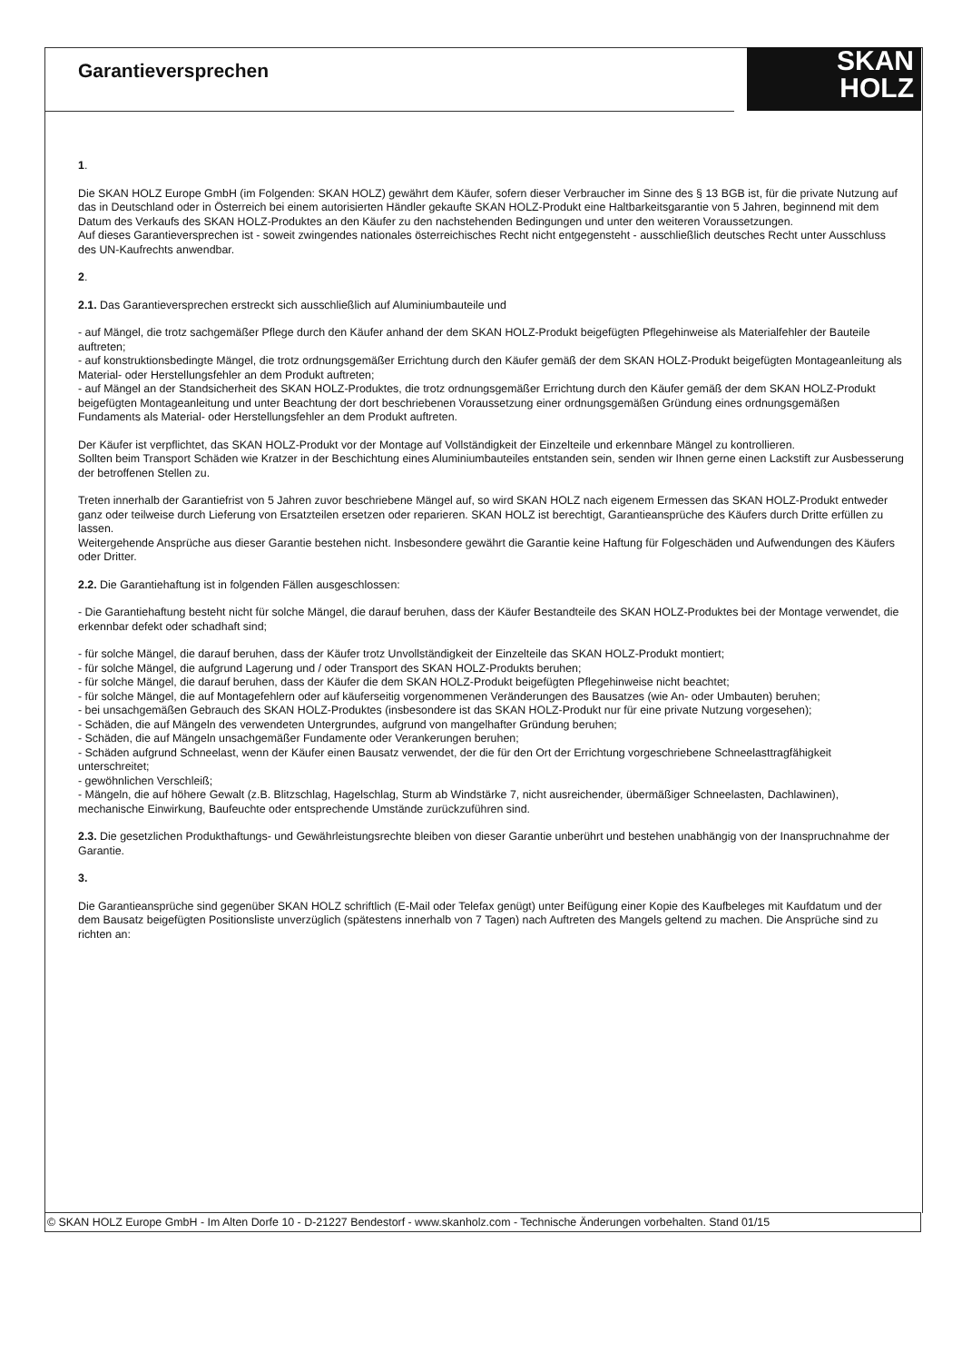SKAN
HOLZ
Garantieversprechen
1.
Die SKAN HOLZ Europe GmbH (im Folgenden: SKAN HOLZ) gewährt dem Käufer, sofern dieser Verbraucher im Sinne des § 13 BGB ist, für die private Nutzung auf das in Deutschland oder in Österreich bei einem autorisierten Händler gekaufte SKAN HOLZ-Produkt eine Haltbarkeitsgarantie von 5 Jahren, beginnend mit dem Datum des Verkaufs des SKAN HOLZ-Produktes an den Käufer zu den nachstehenden Bedingungen und unter den weiteren Voraussetzungen.
Auf dieses Garantieversprechen ist - soweit zwingendes nationales österreichisches Recht nicht entgegensteht - ausschließlich deutsches Recht unter Ausschluss des UN-Kaufrechts anwendbar.
2.
2.1. Das Garantieversprechen erstreckt sich ausschließlich auf Aluminiumbauteile und
- auf Mängel, die trotz sachgemäßer Pflege durch den Käufer anhand der dem SKAN HOLZ-Produkt beigefügten Pflegehinweise als Materialfehler der Bauteile auftreten;
- auf konstruktionsbedingte Mängel, die trotz ordnungsgemäßer Errichtung durch den Käufer gemäß der dem SKAN HOLZ-Produkt beigefügten Montageanleitung als Material- oder Herstellungsfehler an dem Produkt auftreten;
- auf Mängel an der Standsicherheit des SKAN HOLZ-Produktes, die trotz ordnungsgemäßer Errichtung durch den Käufer gemäß der dem SKAN HOLZ-Produkt beigefügten Montageanleitung und unter Beachtung der dort beschriebenen Voraussetzung einer ordnungsgemäßen Gründung eines ordnungsgemäßen Fundaments als Material- oder Herstellungsfehler an dem Produkt auftreten.
Der Käufer ist verpflichtet, das SKAN HOLZ-Produkt vor der Montage auf Vollständigkeit der Einzelteile und erkennbare Mängel zu kontrollieren.
Sollten beim Transport Schäden wie Kratzer in der Beschichtung eines Aluminiumbauteiles entstanden sein, senden wir Ihnen gerne einen Lackstift zur Ausbesserung der betroffenen Stellen zu.
Treten innerhalb der Garantiefrist von 5 Jahren zuvor beschriebene Mängel auf, so wird SKAN HOLZ nach eigenem Ermessen das SKAN HOLZ-Produkt entweder ganz oder teilweise durch Lieferung von Ersatzteilen ersetzen oder reparieren. SKAN HOLZ ist berechtigt, Garantieansprüche des Käufers durch Dritte erfüllen zu lassen.
Weitergehende Ansprüche aus dieser Garantie bestehen nicht. Insbesondere gewährt die Garantie keine Haftung für Folgeschäden und Aufwendungen des Käufers oder Dritter.
2.2. Die Garantiehaftung ist in folgenden Fällen ausgeschlossen:
- Die Garantiehaftung besteht nicht für solche Mängel, die darauf beruhen, dass der Käufer Bestandteile des SKAN HOLZ-Produktes bei der Montage verwendet, die erkennbar defekt oder schadhaft sind;
- für solche Mängel, die darauf beruhen, dass der Käufer trotz Unvollständigkeit der Einzelteile das SKAN HOLZ-Produkt montiert;
- für solche Mängel, die aufgrund Lagerung und / oder Transport des SKAN HOLZ-Produkts beruhen;
- für solche Mängel, die darauf beruhen, dass der Käufer die dem SKAN HOLZ-Produkt beigefügten Pflegehinweise nicht beachtet;
- für solche Mängel, die auf Montagefehlern oder auf käuferseitig vorgenommenen Veränderungen des Bausatzes (wie An- oder Umbauten) beruhen;
- bei unsachgemäßen Gebrauch des SKAN HOLZ-Produktes (insbesondere ist das SKAN HOLZ-Produkt nur für eine private Nutzung vorgesehen);
- Schäden, die auf Mängeln des verwendeten Untergrundes, aufgrund von mangelhafter Gründung beruhen;
- Schäden, die auf Mängeln unsachgemäßer Fundamente oder Verankerungen beruhen;
- Schäden aufgrund Schneelast, wenn der Käufer einen Bausatz verwendet, der die für den Ort der Errichtung vorgeschriebene Schneelasttragfähigkeit unterschreitet;
- gewöhnlichen Verschleiß;
- Mängeln, die auf höhere Gewalt (z.B. Blitzschlag, Hagelschlag, Sturm ab Windstärke 7, nicht ausreichender, übermäßiger Schneelasten, Dachlawinen), mechanische Einwirkung, Baufeuchte oder entsprechende Umstände zurückzuführen sind.
2.3. Die gesetzlichen Produkthaftungs- und Gewährleistungsrechte bleiben von dieser Garantie unberührt und bestehen unabhängig von der Inanspruchnahme der Garantie.
3.
Die Garantieansprüche sind gegenüber SKAN HOLZ schriftlich (E-Mail oder Telefax genügt) unter Beifügung einer Kopie des Kaufbeleges mit Kaufdatum und der dem Bausatz beigefügten Positionsliste unverzüglich (spätestens innerhalb von 7 Tagen) nach Auftreten des Mangels geltend zu machen. Die Ansprüche sind zu richten an:
© SKAN HOLZ Europe GmbH - Im Alten Dorfe 10 - D-21227 Bendestorf - www.skanholz.com - Technische Änderungen vorbehalten. Stand 01/15